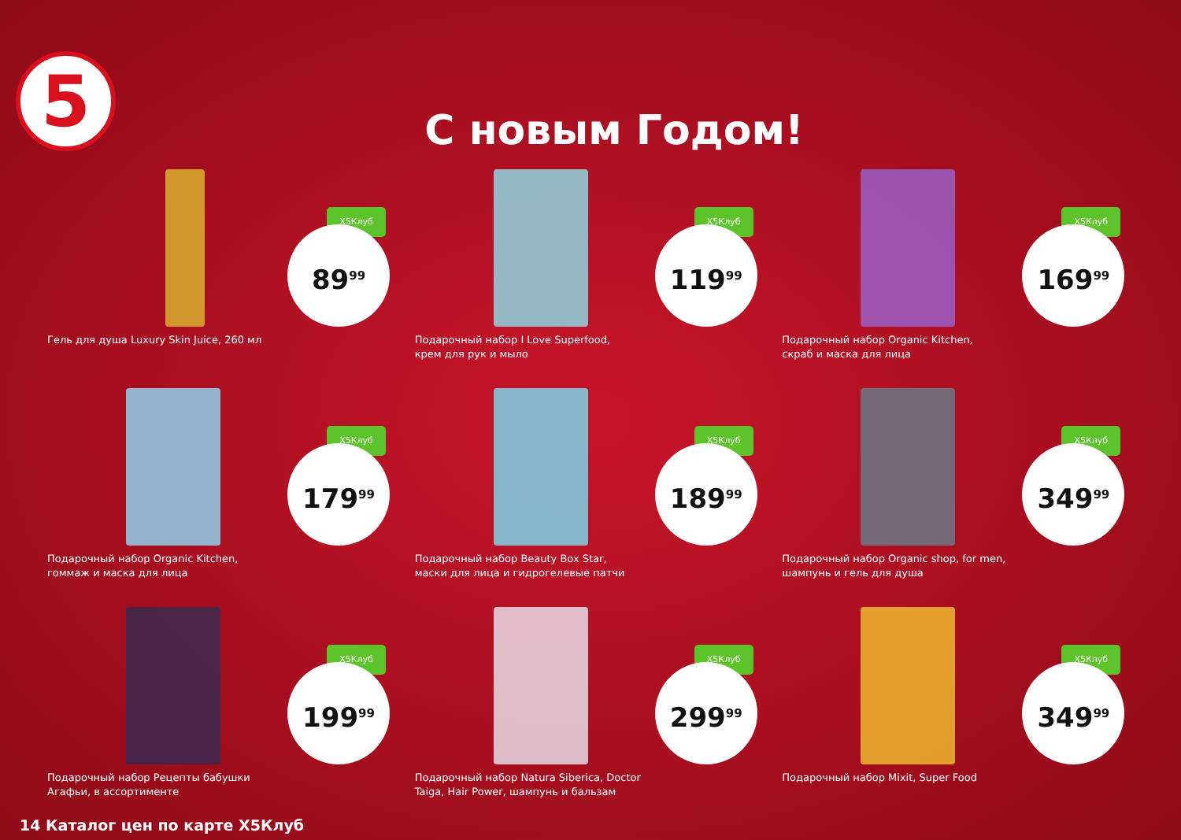5
С новым Годом!
Х5Клуб
89<sup>99</sup>
Гель для душа Luxury Skin Juice, 260 мл
Х5Клуб
119<sup>99</sup>
Подарочный набор I Love Superfood,
крем для рук и мыло
Х5Клуб
169<sup>99</sup>
Подарочный набор Organic Kitchen,
скраб и маска для лица
Х5Клуб
179<sup>99</sup>
Подарочный набор Organic Kitchen,
гоммаж и маска для лица
Х5Клуб
189<sup>99</sup>
Подарочный набор Beauty Box Star,
маски для лица и гидрогелевые патчи
Х5Клуб
349<sup>99</sup>
Подарочный набор Organic shop, for men,
шампунь и гель для душа
Х5Клуб
199<sup>99</sup>
Подарочный набор Рецепты бабушки
Агафьи, в ассортименте
Х5Клуб
299<sup>99</sup>
Подарочный набор Natura Siberica, Doctor
Taiga, Hair Power, шампунь и бальзам
Х5Клуб
349<sup>99</sup>
Подарочный набор Mixit, Super Food
14 Каталог цен по карте Х5Клуб